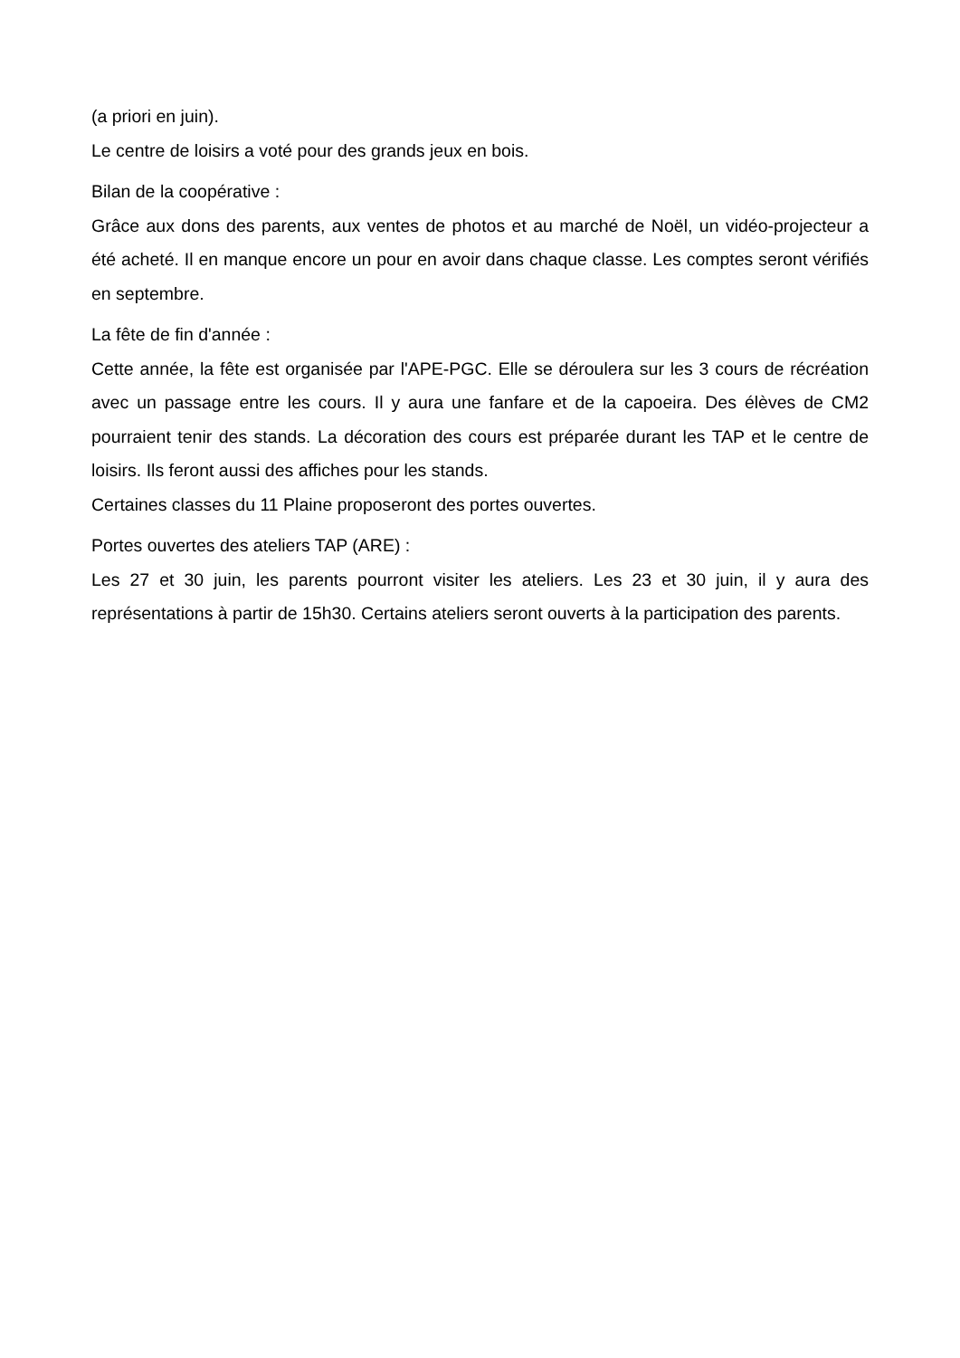(a priori en juin).
Le centre de loisirs a voté pour des grands jeux en bois.
Bilan de la coopérative :
Grâce aux dons des parents, aux ventes de photos et au marché de Noël, un vidéo-projecteur a été acheté. Il en manque encore un pour en avoir dans chaque classe. Les comptes seront vérifiés en septembre.
La fête de fin d'année :
Cette année, la fête est organisée par l'APE-PGC. Elle se déroulera sur les 3 cours de récréation avec un passage entre les cours. Il y aura une fanfare et de la capoeira. Des élèves de CM2 pourraient tenir des stands. La décoration des cours est préparée durant les TAP et le centre de loisirs. Ils feront aussi des affiches pour les stands.
Certaines classes du 11 Plaine proposeront des portes ouvertes.
Portes ouvertes des ateliers TAP (ARE) :
Les 27 et 30 juin, les parents pourront visiter les ateliers. Les 23 et 30 juin, il y aura des représentations à partir de 15h30. Certains ateliers seront ouverts à la participation des parents.